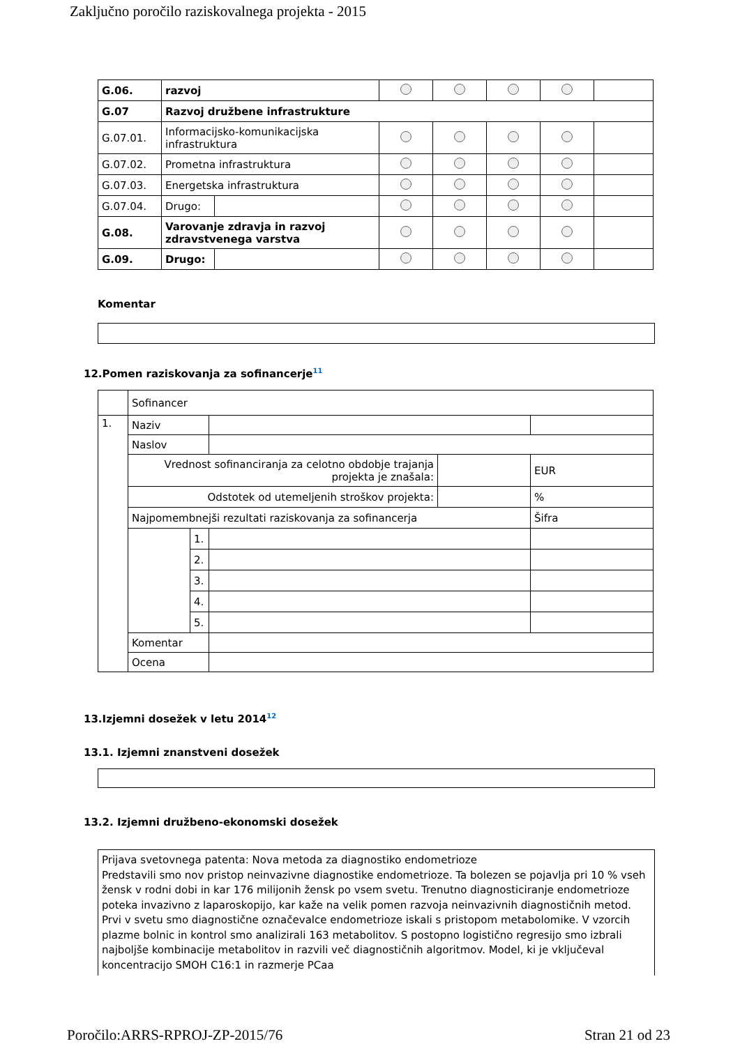Zaključno poročilo raziskovalnega projekta - 2015
| G.06. | razvoj | | | | | | |
| G.07 | Razvoj družbene infrastrukture | | | | | | |
| G.07.01. | Informacijsko-komunikacijska infrastruktura | | | | | | |
| G.07.02. | Prometna infrastruktura | | | | | | |
| G.07.03. | Energetska infrastruktura | | | | | | |
| G.07.04. | Drugo: | | | | | | |
| G.08. | Varovanje zdravja in razvoj zdravstvenega varstva | | | | | | |
| G.09. | Drugo: | | | | | | |
Komentar
12.Pomen raziskovanja za sofinancerje<sup>11</sup>
| | Sofinancer | | | | |
| 1. | Naziv | | | | |
| | Naslov | | | | |
| | Vrednost sofinanciranja za celotno obdobje trajanja projekta je znašala: | | | | EUR |
| | Odstotek od utemeljenih stroškov projekta: | | | | % |
| | Najpomembnejši rezultati raziskovanja za sofinancerja | | | | Šifra |
| | | 1. | | | |
| | | 2. | | | |
| | | 3. | | | |
| | | 4. | | | |
| | | 5. | | | |
| | Komentar | | | | |
| | Ocena | | | | |
13.Izjemni dosežek v letu 2014<sup>12</sup>
13.1. Izjemni znanstveni dosežek
13.2. Izjemni družbeno-ekonomski dosežek
Prijava svetovnega patenta: Nova metoda za diagnostiko endometrioze
Predstavili smo nov pristop neinvazivne diagnostike endometrioze. Ta bolezen se pojavlja pri 10 % vseh žensk v rodni dobi in kar 176 milijonih žensk po vsem svetu. Trenutno diagnosticiranje endometrioze poteka invazivno z laparoskopijo, kar kaže na velik pomen razvoja neinvazivnih diagnostičnih metod. Prvi v svetu smo diagnostične označevalce endometrioze iskali s pristopom metabolomike. V vzorcih plazme bolnic in kontrol smo analizirali 163 metabolitov. S postopno logistično regresijo smo izbrali najboljše kombinacije metabolitov in razvili več diagnostičnih algoritmov. Model, ki je vključeval koncentracijo SMOH C16:1 in razmerje PCaa
Poročilo:ARRS-RPROJ-ZP-2015/76 Stran 21 od 23